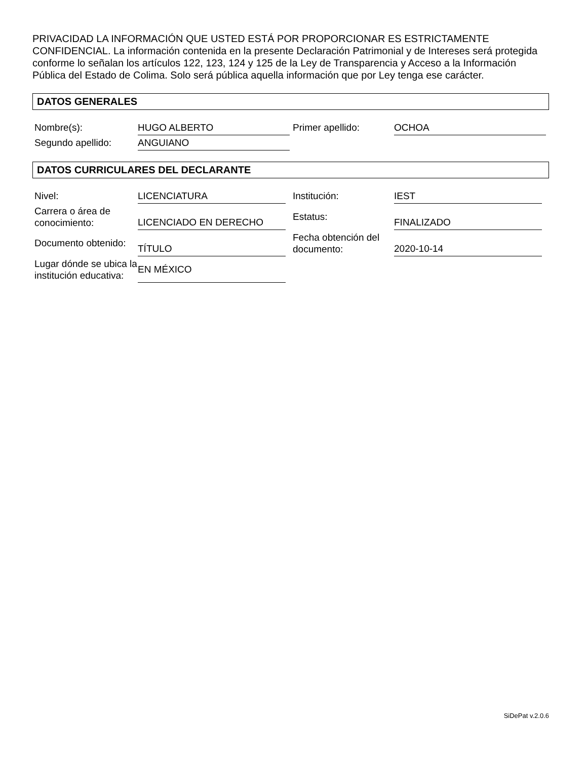PRIVACIDAD LA INFORMACIÓN QUE USTED ESTÁ POR PROPORCIONAR ES ESTRICTAMENTE CONFIDENCIAL. La información contenida en la presente Declaración Patrimonial y de Intereses será protegida conforme lo señalan los artículos 122, 123, 124 y 125 de la Ley de Transparencia y Acceso a la Información Pública del Estado de Colima. Solo será pública aquella información que por Ley tenga ese carácter.
DATOS GENERALES
| Nombre(s): | HUGO ALBERTO | Primer apellido: | OCHOA |
| Segundo apellido: | ANGUIANO | | |
DATOS CURRICULARES DEL DECLARANTE
| Nivel: | LICENCIATURA | Institución: | IEST |
| Carrera o área de conocimiento: | LICENCIADO EN DERECHO | Estatus: | FINALIZADO |
| Documento obtenido: | TÍTULO | Fecha obtención del documento: | 2020-10-14 |
| Lugar dónde se ubica la institución educativa: | EN MÉXICO | | |
SiDePat v.2.0.6